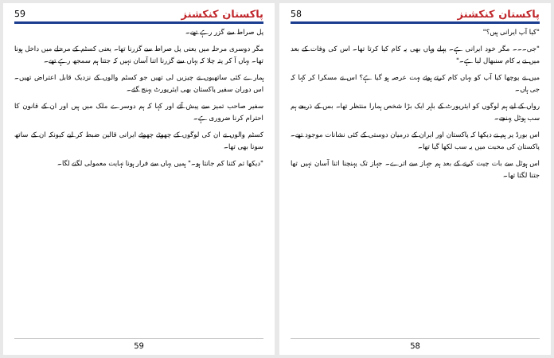پاکستان کنکشنز 59
پل صراط سے گزر رہے تھے۔
مگر دوسری مرحلہ میں یعنی پل صراط سے گزرنا تھا۔ یعنی کسٹم کے مرحلے میں داخل ہونا تھا۔ یہاں آ کر پتہ چلا کہ یہاں سے گزرنا اتنا آسان نہیں کہ جتنا ہم سمجھ رہے تھے۔
ہمارے کئی ساتھیوں نے چیزیں لی تھیں جو کسٹم والوں کے نزدیک قابل اعتراض تھیں۔ اس دوران سفیر پاکستان بھی ایئرپورٹ پہنچ گئے۔
سفیر صاحب تمیز سے پیش آئے اور کہا کہ ہم دوسرے ملک میں ہیں اور ان کے قانون کا احترام کرنا ضروری ہے۔
کسٹم والوں نے ان کی لوگوں کے چھوٹے چھوٹے ایرانی قالین ضبط کر لیے کیونکہ ان کے ساتھ سونا بھی تھا۔
"دیکھا تم کتنا کم جانتا ہو۔" ہمیں یہاں سے فرار ہونا نہایت معمولی لگنے لگا۔
59
پاکستان کنکشنز 58
"کیا آپ ایرانی ہیں؟"
"جی۔۔۔ مگر خود ایرانی ہے۔ پہلے وہاں بھی یہ کام کیا کرتا تھا۔ اس کی وفات کے بعد میں نے یہ کام سنبھال لیا ہے۔"
میں نے پوچھا کیا آپ کو یہاں کام کرتے ہوئے بہت عرصہ ہو گیا ہے؟ اس نے مسکرا کر کہا کہ جی ہاں۔
رواں کے لیے ہم لوگوں کو ایئرپورٹ کے باہر ایک بڑا شخص ہمارا منتظر تھا۔ بس کے ذریعے ہم سب ہوٹل پہنچے۔
اس بورڈ پر ہم نے دیکھا کہ پاکستان اور ایران کے درمیان دوستی کے کئی نشانات موجود تھے۔ پاکستان کی محبت میں یہ سب لکھا گیا تھا۔
اس ہوٹل سے بات چیت کرنے کے بعد ہم جہاز سے اترے۔ جہاز تک پہنچنا اتنا آسان نہیں تھا جتنا لگتا تھا۔
58